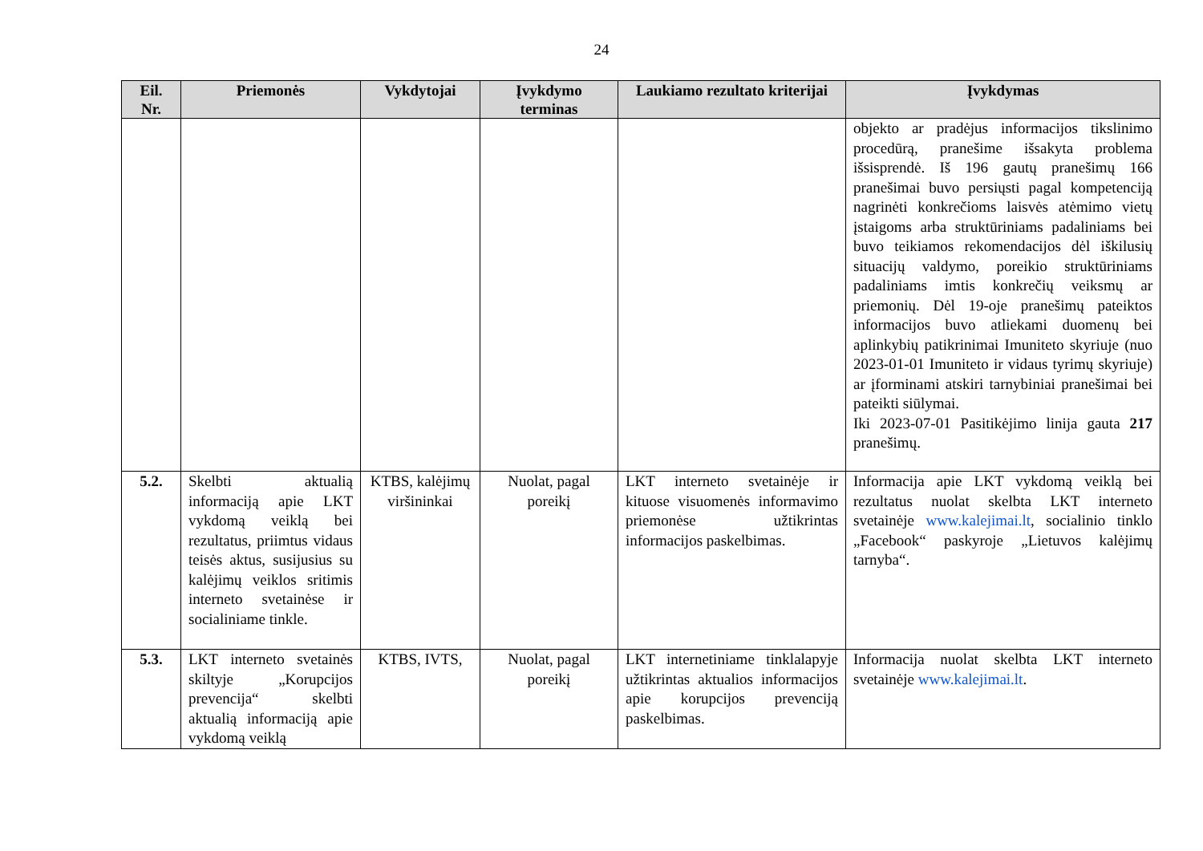24
| Eil. Nr. | Priemonės | Vykdytojai | Įvykdymo terminas | Laukiamo rezultato kriterijai | Įvykdymas |
| --- | --- | --- | --- | --- | --- |
| | | | | | objekto ar pradėjus informacijos tikslinimo procedūrą, pranešime išsakyta problema išsisprendė. Iš 196 gautų pranešimų 166 pranešimai buvo persiųsti pagal kompetenciją nagrinėti konkrečioms laisvės atėmimo vietų įstaigoms arba struktūriniams padaliniams bei buvo teikiamos rekomendacijos dėl iškilusių situacijų valdymo, poreikio struktūriniams padaliniams imtis konkrečių veiksmų ar priemonių. Dėl 19-oje pranešimų pateiktos informacijos buvo atliekami duomenų bei aplinkybių patikrinimai Imuniteto skyriuje (nuo 2023-01-01 Imuniteto ir vidaus tyrimų skyriuje) ar įforminami atskiri tarnybiniai pranešimai bei pateikti siūlymai. Iki 2023-07-01 Pasitikėjimo linija gauta 217 pranešimų. |
| 5.2. | Skelbti aktualią informaciją apie LKT vykdomą veiklą bei rezultatus, priimtus vidaus teisės aktus, susijusius su kalėjimų veiklos sritimis interneto svetainėse ir socialiniame tinkle. | KTBS, kalėjimų viršininkai | Nuolat, pagal poreikį | LKT interneto svetainėje ir kituose visuomenės informavimo priemonėse užtikrintas informacijos paskelbimas. | Informacija apie LKT vykdomą veiklą bei rezultatus nuolat skelbta LKT interneto svetainėje www.kalejimai.lt , socialinio tinklo „Facebook“ paskyroje „Lietuvos kalėjimų tarnyba“. |
| 5.3. | LKT interneto svetainės skiltyje „Korupcijos prevencija“ skelbti aktualią informaciją apie vykdomą veiklą | KTBS, IVTS, | Nuolat, pagal poreikį | LKT internetiniame tinklalapyje užtikrintas aktualios informacijos apie korupcijos prevenciją paskelbimas. | Informacija nuolat skelbta LKT interneto svetainėje www.kalejimai.lt . |